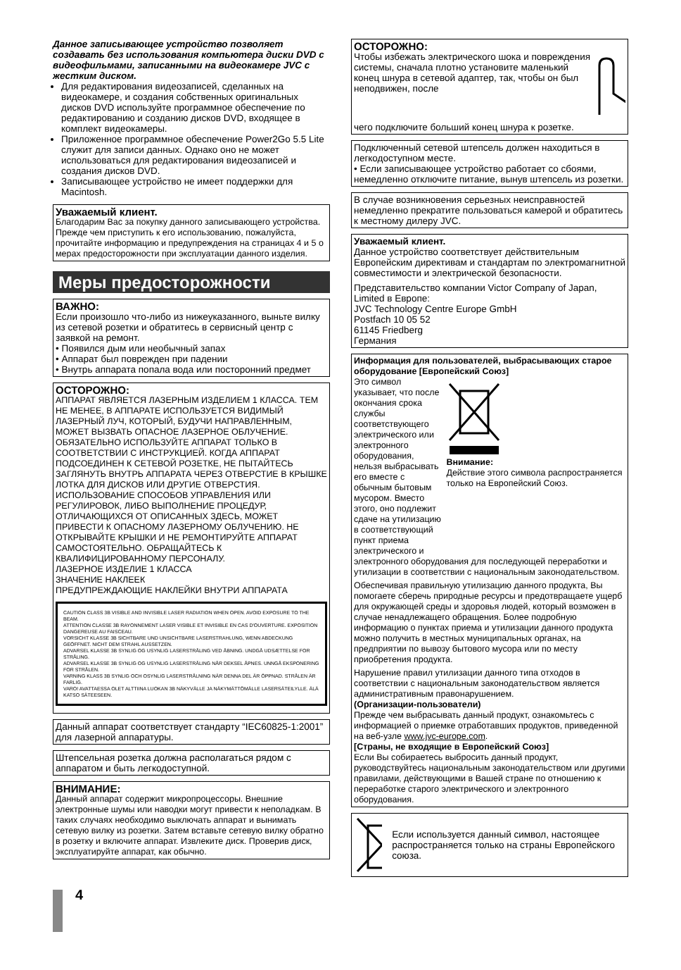Данное записывающее устройство позволяет создавать без использования компьютера диски DVD с видеофильмами, записанными на видеокамере JVC с жестким диском.
Для редактирования видеозаписей, сделанных на видеокамере, и создания собственных оригинальных дисков DVD используйте программное обеспечение по редактированию и созданию дисков DVD, входящее в комплект видеокамеры.
Приложенное программное обеспечение Power2Go 5.5 Lite служит для записи данных. Однако оно не может использоваться для редактирования видеозаписей и создания дисков DVD.
Записывающее устройство не имеет поддержки для Macintosh.
Уважаемый клиент.
Благодарим Вас за покупку данного записывающего устройства. Прежде чем приступить к его использованию, пожалуйста, прочитайте информацию и предупреждения на страницах 4 и 5 о мерах предосторожности при эксплуатации данного изделия.
Меры предосторожности
ВАЖНО:
Если произошло что-либо из нижеуказанного, выньте вилку из сетевой розетки и обратитесь в сервисный центр с заявкой на ремонт.
• Появился дым или необычный запах
• Аппарат был поврежден при падении
• Внутрь аппарата попала вода или посторонний предмет
ОСТОРОЖНО:
АППАРАТ ЯВЛЯЕТСЯ ЛАЗЕРНЫМ ИЗДЕЛИЕМ 1 КЛАССА. ТЕМ НЕ МЕНЕЕ, В АППАРАТЕ ИСПОЛЬЗУЕТСЯ ВИДИМЫЙ ЛАЗЕРНЫЙ ЛУЧ, КОТОРЫЙ, БУДУЧИ НАПРАВЛЕННЫМ, МОЖЕТ ВЫЗВАТЬ ОПАСНОЕ ЛАЗЕРНОЕ ОБЛУЧЕНИЕ. ОБЯЗАТЕЛЬНО ИСПОЛЬЗУЙТЕ АППАРАТ ТОЛЬКО В СООТВЕТСТВИИ С ИНСТРУКЦИЕЙ. КОГДА АППАРАТ ПОДСОЕДИНЕН К СЕТЕВОЙ РОЗЕТКЕ, НЕ ПЫТАЙТЕСЬ ЗАГЛЯНУТЬ ВНУТРЬ АППАРАТА ЧЕРЕЗ ОТВЕРСТИЕ В КРЫШКЕ ЛОТКА ДЛЯ ДИСКОВ ИЛИ ДРУГИЕ ОТВЕРСТИЯ.
ИСПОЛЬЗОВАНИЕ СПОСОБОВ УПРАВЛЕНИЯ ИЛИ РЕГУЛИРОВОК, ЛИБО ВЫПОЛНЕНИЕ ПРОЦЕДУР, ОТЛИЧАЮЩИХСЯ ОТ ОПИСАННЫХ ЗДЕСЬ, МОЖЕТ ПРИВЕСТИ К ОПАСНОМУ ЛАЗЕРНОМУ ОБЛУЧЕНИЮ. НЕ ОТКРЫВАЙТЕ КРЫШКИ И НЕ РЕМОНТИРУЙТЕ АППАРАТ САМОСТОЯТЕЛЬНО. ОБРАЩАЙТЕСЬ К КВАЛИФИЦИРОВАННОМУ ПЕРСОНАЛУ.
ЛАЗЕРНОЕ ИЗДЕЛИЕ 1 КЛАССА
ЗНАЧЕНИЕ НАКЛЕЕК
ПРЕДУПРЕЖДАЮЩИЕ НАКЛЕЙКИ ВНУТРИ АППАРАТА
CAUTION CLASS 3B VISIBLE AND INVISIBLE LASER RADIATION WHEN OPEN. AVOID EXPOSURE TO THE BEAM.
ATTENTION CLASSE 3B RAYONNEMENT LASER VISIBLE ET INVISIBLE EN CAS D'OUVERTURE. EXPOSITION DANGEREUSE AU FAISCEAU.
VORSICHT KLASSE 3B SICHTBARE UND UNSICHTBARE LASERSTRAHLUNG, WENN ABDECKUNG GEÖFFNET. NICHT DEM STRAHL AUSSETZEN.
ADVARSEL KLASSE 3B SYNLIG OG USYNLIG LASERSTRÅLING VED ÅBNING. UNDGÅ UDSÆTTELSE FOR STRÅLING.
ADVARSEL KLASSE 3B SYNLIG OG USYNLIG LASERSTRÅLING NÅR DEKSEL ÅPNES. UNNGÅ EKSPONERING FOR STRÅLEN.
VARNING KLASS 3B SYNLIG OCH OSYNLIG LASERSTRÅLNING NÄR DENNA DEL ÄR ÖPPNAD. STRÅLEN ÄR FARLIG.
VARO! AVATTAESSA OLET ALTTIINA LUOKAN 3B NÄKYVÄLLE JA NÄKYMÄTTÖMÄLLE LASERSÄTEILYLLE. ÄLÄ KATSO SÄTEESEEN.
Данный аппарат соответствует стандарту “IEC60825-1:2001” для лазерной аппаратуры.
Штепсельная розетка должна располагаться рядом с аппаратом и быть легкодоступной.
ВНИМАНИЕ:
Данный аппарат содержит микропроцессоры. Внешние электронные шумы или наводки могут привести к неполадкам. В таких случаях необходимо выключать аппарат и вынимать сетевую вилку из розетки. Затем вставьте сетевую вилку обратно в розетку и включите аппарат. Извлеките диск. Проверив диск, эксплуатируйте аппарат, как обычно.
ОСТОРОЖНО:
Чтобы избежать электрического шока и повреждения системы, сначала плотно установите маленький конец шнура в сетевой адаптер, так, чтобы он был неподвижен, после
чего подключите больший конец шнура к розетке.
Подключенный сетевой штепсель должен находиться в легкодоступном месте.
• Если записывающее устройство работает со сбоями, немедленно отключите питание, вынув штепсель из розетки.
В случае возникновения серьезных неисправностей немедленно прекратите пользоваться камерой и обратитесь к местному дилеру JVC.
Уважаемый клиент.
Данное устройство соответствует действительным Европейским директивам и стандартам по электромагнитной совместимости и электрической безопасности.
Представительство компании Victor Company of Japan, Limited в Европе:
JVC Technology Centre Europe GmbH
Postfach 10 05 52
61145 Friedberg
Германия
Информация для пользователей, выбрасывающих старое оборудование [Европейский Союз]
Это символ указывает, что после окончания срока службы соответствующего электрического или электронного оборудования, нельзя выбрасывать его вместе с обычным бытовым мусором. Вместо этого, оно подлежит сдаче на утилизацию в соответствующий пункт приема электрического и
Внимание:
Действие этого символа распространяется только на Европейский Союз.
электронного оборудования для последующей переработки и утилизации в соответствии с национальным законодательством.
Обеспечивая правильную утилизацию данного продукта, Вы помогаете сберечь природные ресурсы и предотвращаете ущерб для окружающей среды и здоровья людей, который возможен в случае ненадлежащего обращения. Более подробную информацию о пунктах приема и утилизации данного продукта можно получить в местных муниципальных органах, на предприятии по вывозу бытового мусора или по месту приобретения продукта.
Нарушение правил утилизации данного типа отходов в соответствии с национальным законодательством является административным правонарушением.
(Организации-пользователи)
Прежде чем выбрасывать данный продукт, ознакомьтесь с информацией о приемке отработавших продуктов, приведенной на веб-узле www.jvc-europe.com.
[Страны, не входящие в Европейский Союз]
Если Вы собираетесь выбросить данный продукт, руководствуйтесь национальным законодательством или другими правилами, действующими в Вашей стране по отношению к переработке старого электрического и электронного оборудования.
Если используется данный символ, настоящее распространяется только на страны Европейского союза.
4